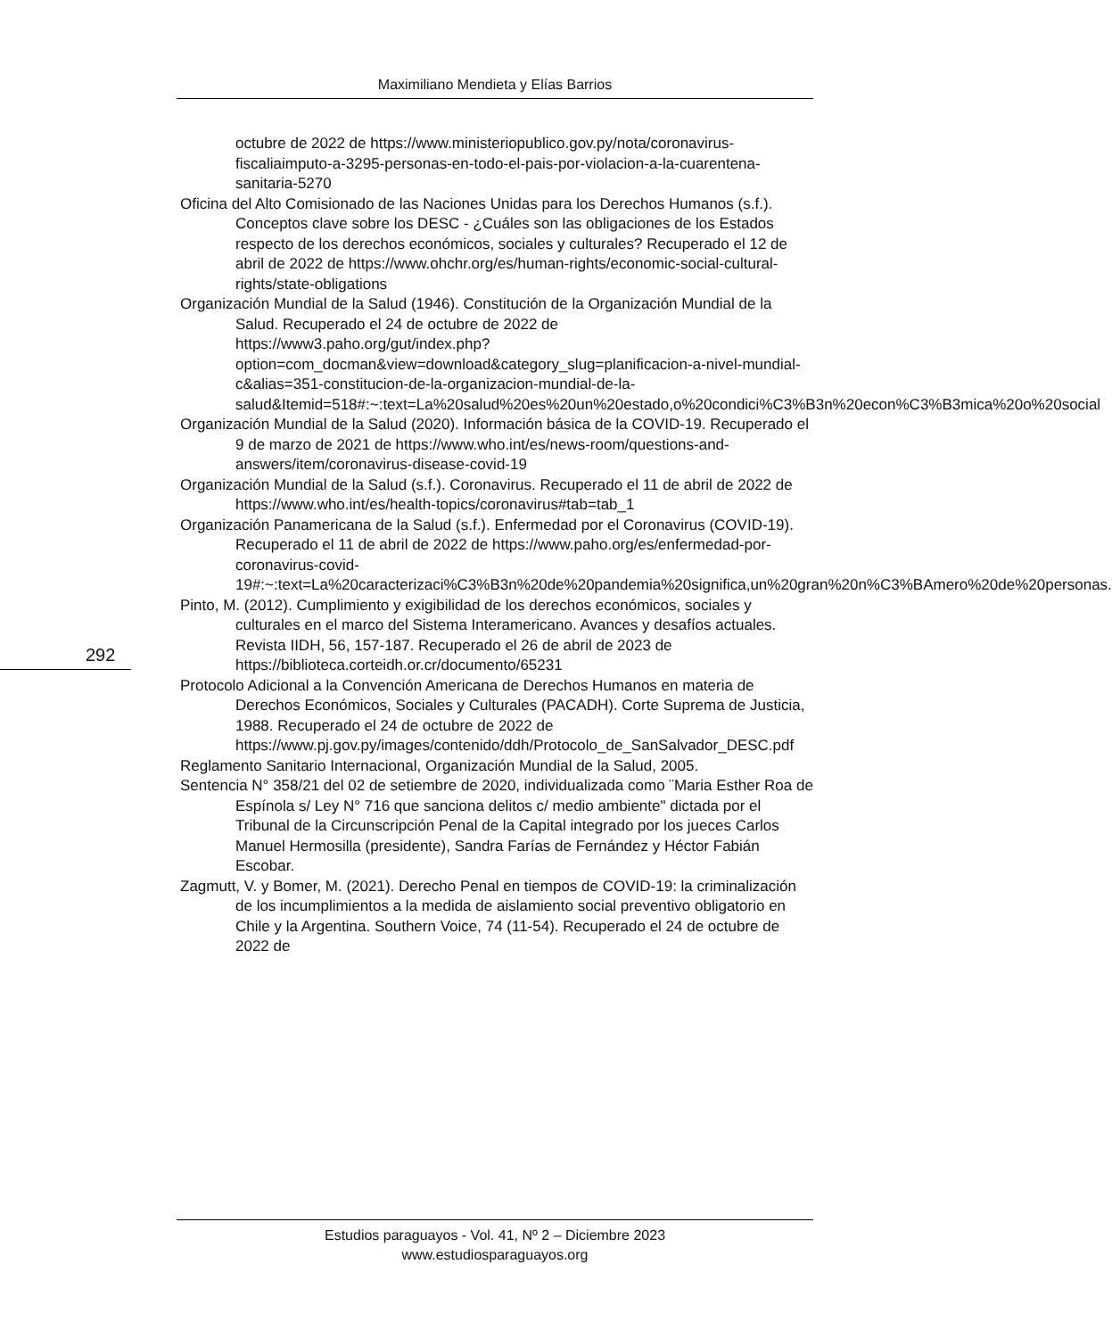Maximiliano Mendieta y Elías Barrios
octubre de 2022 de https://www.ministeriopublico.gov.py/nota/coronavirus-fiscaliaimputo-a-3295-personas-en-todo-el-pais-por-violacion-a-la-cuarentena-sanitaria-5270
Oficina del Alto Comisionado de las Naciones Unidas para los Derechos Humanos (s.f.). Conceptos clave sobre los DESC - ¿Cuáles son las obligaciones de los Estados respecto de los derechos económicos, sociales y culturales? Recuperado el 12 de abril de 2022 de https://www.ohchr.org/es/human-rights/economic-social-cultural-rights/state-obligations
Organización Mundial de la Salud (1946). Constitución de la Organización Mundial de la Salud. Recuperado el 24 de octubre de 2022 de https://www3.paho.org/gut/index.php?option=com_docman&view=download&category_slug=planificacion-a-nivel-mundial-c&alias=351-constitucion-de-la-organizacion-mundial-de-la-salud&Itemid=518#:~:text=La%20salud%20es%20un%20estado,o%20condici%C3%B3n%20econ%C3%B3mica%20o%20social
Organización Mundial de la Salud (2020). Información básica de la COVID-19. Recuperado el 9 de marzo de 2021 de https://www.who.int/es/news-room/questions-and-answers/item/coronavirus-disease-covid-19
Organización Mundial de la Salud (s.f.). Coronavirus. Recuperado el 11 de abril de 2022 de https://www.who.int/es/health-topics/coronavirus#tab=tab_1
Organización Panamericana de la Salud (s.f.). Enfermedad por el Coronavirus (COVID-19). Recuperado el 11 de abril de 2022 de https://www.paho.org/es/enfermedad-por-coronavirus-covid-19#:~:text=La%20caracterizaci%C3%B3n%20de%20pandemia%20significa,un%20gran%20n%C3%BAmero%20de%20personas.
Pinto, M. (2012). Cumplimiento y exigibilidad de los derechos económicos, sociales y culturales en el marco del Sistema Interamericano. Avances y desafíos actuales. Revista IIDH, 56, 157-187. Recuperado el 26 de abril de 2023 de https://biblioteca.corteidh.or.cr/documento/65231
Protocolo Adicional a la Convención Americana de Derechos Humanos en materia de Derechos Económicos, Sociales y Culturales (PACADH). Corte Suprema de Justicia, 1988. Recuperado el 24 de octubre de 2022 de https://www.pj.gov.py/images/contenido/ddh/Protocolo_de_SanSalvador_DESC.pdf
Reglamento Sanitario Internacional, Organización Mundial de la Salud, 2005.
Sentencia N° 358/21 del 02 de setiembre de 2020, individualizada como ¨Maria Esther Roa de Espínola s/ Ley N° 716 que sanciona delitos c/ medio ambiente" dictada por el Tribunal de la Circunscripción Penal de la Capital integrado por los jueces Carlos Manuel Hermosilla (presidente), Sandra Farías de Fernández y Héctor Fabián Escobar.
Zagmutt, V. y Bomer, M. (2021). Derecho Penal en tiempos de COVID-19: la criminalización de los incumplimientos a la medida de aislamiento social preventivo obligatorio en Chile y la Argentina. Southern Voice, 74 (11-54). Recuperado el 24 de octubre de 2022 de
292
Estudios paraguayos - Vol. 41, Nº 2 – Diciembre 2023
www.estudiosparaguayos.org